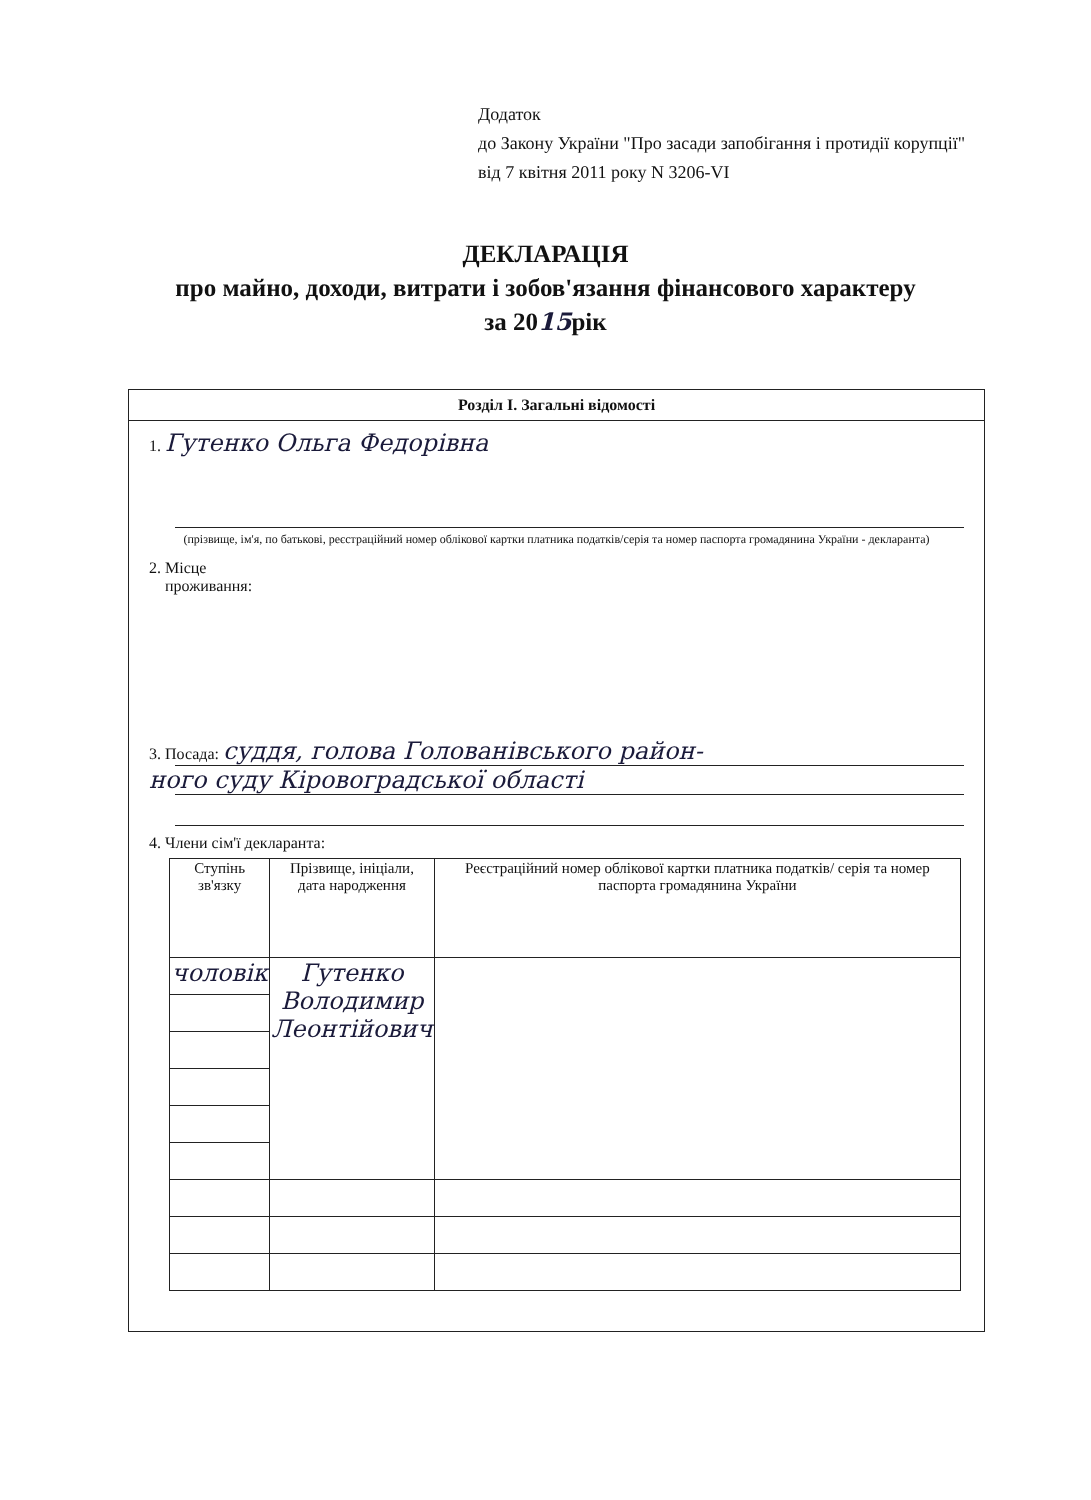Додаток
до Закону України "Про засади запобігання і протидії корупції"
від 7 квітня 2011 року N 3206-VI
ДЕКЛАРАЦІЯ
про майно, доходи, витрати і зобов'язання фінансового характеру
за 2015рік
Розділ І. Загальні відомості
1. Гутенко Ольга Федорівна
(прізвище, ім'я, по батькові, реєстраційний номер облікової картки платника податків/серія та номер паспорта громадянина України - декларанта)
2. Місце
проживання:
3. Посада: суддя, голова Голованівського район-
ного суду Кіровоградської області
4. Члени сім'ї декларанта:
| Ступінь зв'язку | Прізвище, ініціали, дата народження | Реєстраційний номер облікової картки платника податків/ серія та номер паспорта громадянина України |
| --- | --- | --- |
| чоловік | Гутенко Володимир Леонтійович | |